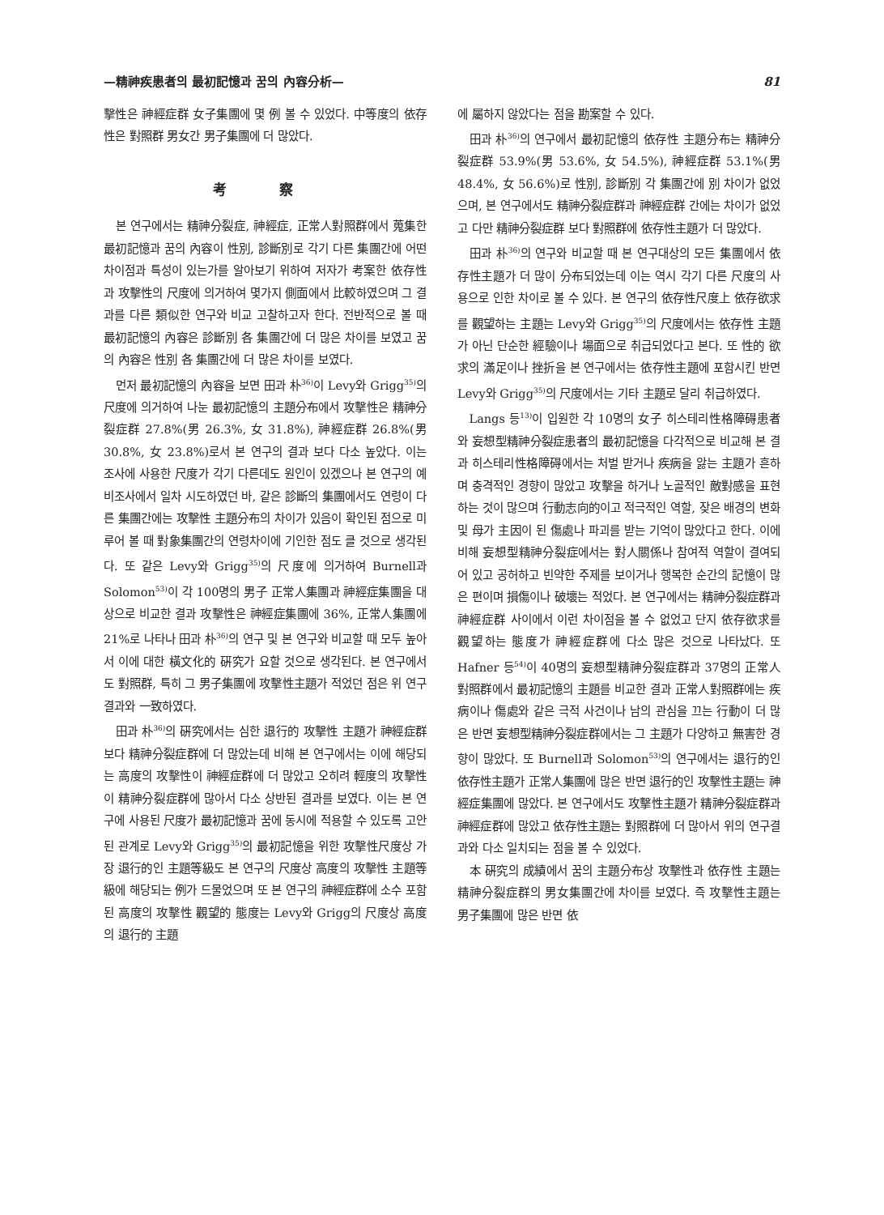—精神疾患者의 最初記憶과 꿈의 內容分析— 81
擊性은 神經症群 女子集團에 몇 例 볼 수 있었다. 中等度의 依存性은 對照群 男女간 男子集團에 더 많았다.
考 察
본 연구에서는 精神分裂症, 神經症, 正常人對照群에서 蒐集한 最初記憶과 꿈의 內容이 性別, 診斷別로 각기 다른 集團간에 어떤 차이점과 특성이 있는가를 알아보기 위하여 저자가 考案한 依存性과 攻擊性의 尺度에 의거하여 몇가지 側面에서 比較하였으며 그 결과를 다른 類似한 연구와 비교 고찰하고자 한다. 전반적으로 볼 때 最初記憶의 內容은 診斷別 各 集團간에 더 많은 차이를 보였고 꿈의 內容은 性別 各 集團간에 더 많은 차이를 보였다.
먼저 最初記憶의 內容을 보면 田과 朴<sup>36)</sup>이 Levy와 Grigg<sup>35)</sup>의 尺度에 의거하여 나눈 最初記憶의 主題分布에서 攻擊性은 精神分裂症群 27.8%(男 26.3%, 女 31.8%), 神經症群 26.8%(男 30.8%, 女 23.8%)로서 본 연구의 결과 보다 다소 높았다. 이는 조사에 사용한 尺度가 각기 다른데도 원인이 있겠으나 본 연구의 예비조사에서 일차 시도하였던 바, 같은 診斷의 集團에서도 연령이 다른 集團간에는 攻擊性 主題分布의 차이가 있음이 확인된 점으로 미루어 볼 때 對象集團간의 연령차이에 기인한 점도 클 것으로 생각된다. 또 같은 Levy와 Grigg<sup>35)</sup>의 尺度에 의거하여 Burnell과 Solomon<sup>53)</sup>이 각 100명의 男子 正常人集團과 神經症集團을 대상으로 비교한 결과 攻擊性은 神經症集團에 36%, 正常人集團에 21%로 나타나 田과 朴<sup>36)</sup>의 연구 및 본 연구와 비교할 때 모두 높아서 이에 대한 橫文化的 硏究가 요할 것으로 생각된다. 본 연구에서도 對照群, 특히 그 男子集團에 攻擊性主題가 적었던 점은 위 연구결과와 一致하였다.
田과 朴<sup>36)</sup>의 硏究에서는 심한 退行的 攻擊性 主題가 神經症群 보다 精神分裂症群에 더 많았는데 비해 본 연구에서는 이에 해당되는 高度의 攻擊性이 神經症群에 더 많았고 오히려 輕度의 攻擊性이 精神分裂症群에 많아서 다소 상반된 결과를 보였다. 이는 본 연구에 사용된 尺度가 最初記憶과 꿈에 동시에 적용할 수 있도록 고안된 관계로 Levy와 Grigg<sup>35)</sup>의 最初記憶을 위한 攻擊性尺度상 가장 退行的인 主題等級도 본 연구의 尺度상 高度의 攻擊性 主題等級에 해당되는 例가 드물었으며 또 본 연구의 神經症群에 소수 포함된 高度의 攻擊性 觀望的 態度는 Levy와 Grigg의 尺度상 高度의 退行的 主題
에 屬하지 않았다는 점을 勘案할 수 있다.
田과 朴<sup>36)</sup>의 연구에서 最初記憶의 依存性 主題分布는 精神分裂症群 53.9%(男 53.6%, 女 54.5%), 神經症群 53.1%(男 48.4%, 女 56.6%)로 性別, 診斷別 각 集團간에 別 차이가 없었으며, 본 연구에서도 精神分裂症群과 神經症群 간에는 차이가 없었고 다만 精神分裂症群 보다 對照群에 依存性主題가 더 많았다.
田과 朴<sup>36)</sup>의 연구와 비교할 때 본 연구대상의 모든 集團에서 依存性主題가 더 많이 分布되었는데 이는 역시 각기 다른 尺度의 사용으로 인한 차이로 볼 수 있다. 본 연구의 依存性尺度上 依存欲求를 觀望하는 主題는 Levy와 Grigg<sup>35)</sup>의 尺度에서는 依存性 主題가 아닌 단순한 經驗이나 場面으로 취급되었다고 본다. 또 性的 欲求의 滿足이나 挫折을 본 연구에서는 依存性主題에 포함시킨 반면 Levy와 Grigg<sup>35)</sup>의 尺度에서는 기타 主題로 달리 취급하였다.
Langs 등<sup>13)</sup>이 입원한 각 10명의 女子 히스테리性格障碍患者와 妄想型精神分裂症患者의 最初記憶을 다각적으로 비교해 본 결과 히스테리性格障碍에서는 처벌 받거나 疾病을 앓는 主題가 흔하며 충격적인 경향이 많았고 攻擊을 하거나 노골적인 敵對感을 표현하는 것이 많으며 行動志向的이고 적극적인 역할, 잦은 배경의 변화 및 母가 主因이 된 傷處나 파괴를 받는 기억이 많았다고 한다. 이에 비해 妄想型精神分裂症에서는 對人關係나 참여적 역할이 결여되어 있고 공허하고 빈약한 주제를 보이거나 행복한 순간의 記憶이 많은 편이며 損傷이나 破壞는 적었다. 본 연구에서는 精神分裂症群과 神經症群 사이에서 이런 차이점을 볼 수 없었고 단지 依存欲求를 觀望하는 態度가 神經症群에 다소 많은 것으로 나타났다. 또 Hafner 등<sup>54)</sup>이 40명의 妄想型精神分裂症群과 37명의 正常人對照群에서 最初記憶의 主題를 비교한 결과 正常人對照群에는 疾病이나 傷處와 같은 극적 사건이나 남의 관심을 끄는 行動이 더 많은 반면 妄想型精神分裂症群에서는 그 主題가 다양하고 無害한 경향이 많았다. 또 Burnell과 Solomon<sup>53)</sup>의 연구에서는 退行的인 依存性主題가 正常人集團에 많은 반면 退行的인 攻擊性主題는 神經症集團에 많았다. 본 연구에서도 攻擊性主題가 精神分裂症群과 神經症群에 많았고 依存性主題는 對照群에 더 많아서 위의 연구결과와 다소 일치되는 점을 볼 수 있었다.
本 硏究의 成績에서 꿈의 主題分布상 攻擊性과 依存性 主題는 精神分裂症群의 男女集團간에 차이를 보였다. 즉 攻擊性主題는 男子集團에 많은 반면 依